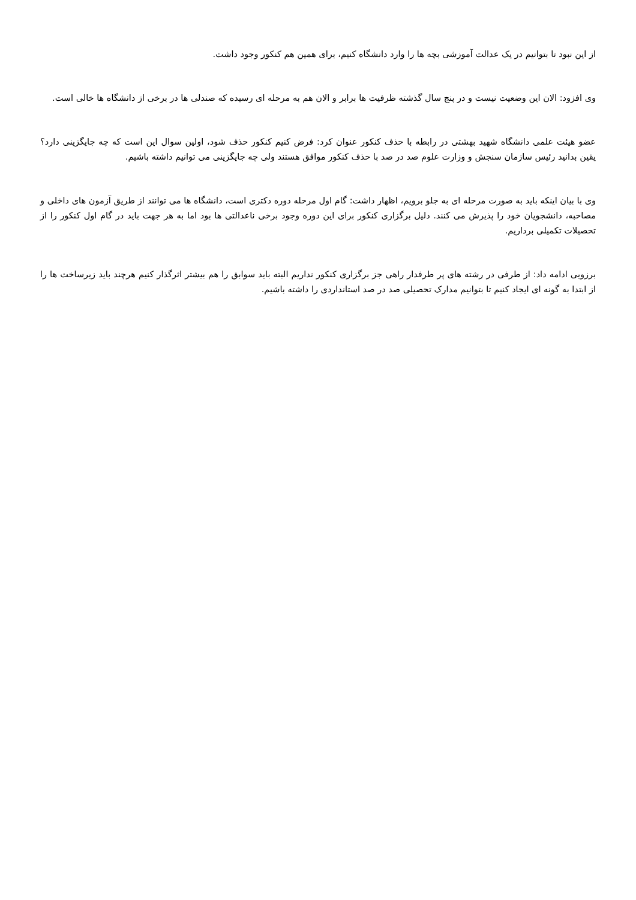از این نبود تا بتوانیم در یک عدالت آموزشی بچه ها را وارد دانشگاه کنیم، برای همین هم کنکور وجود داشت.
وی افزود: الان این وضعیت نیست و در پنج سال گذشته ظرفیت ها برابر و الان هم به مرحله ای رسیده که صندلی ها در برخی از دانشگاه ها خالی است.
عضو هیئت علمی دانشگاه شهید بهشتی در رابطه با حذف کنکور عنوان کرد: فرض کنیم کنکور حذف شود، اولین سوال این است که چه جایگزینی دارد؟ یقین بدانید رئیس سازمان سنجش و وزارت علوم صد در صد با حذف کنکور موافق هستند ولی چه جایگزینی می توانیم داشته باشیم.
وی با بیان اینکه باید به صورت مرحله ای به جلو برویم، اظهار داشت: گام اول مرحله دوره دکتری است، دانشگاه ها می توانند از طریق آزمون های داخلی و مصاحبه، دانشجویان خود را پذیرش می کنند. دلیل برگزاری کنکور برای این دوره وجود برخی ناعدالتی ها بود اما به هر جهت باید در گام اول کنکور را از تحصیلات تکمیلی برداریم.
برزویی ادامه داد: از طرفی در رشته های پر طرفدار راهی جز برگزاری کنکور نداریم البته باید سوابق را هم بیشتر اثرگذار کنیم هرچند باید زیرساخت ها را از ابتدا به گونه ای ایجاد کنیم تا بتوانیم مدارک تحصیلی صد در صد استانداردی را داشته باشیم.